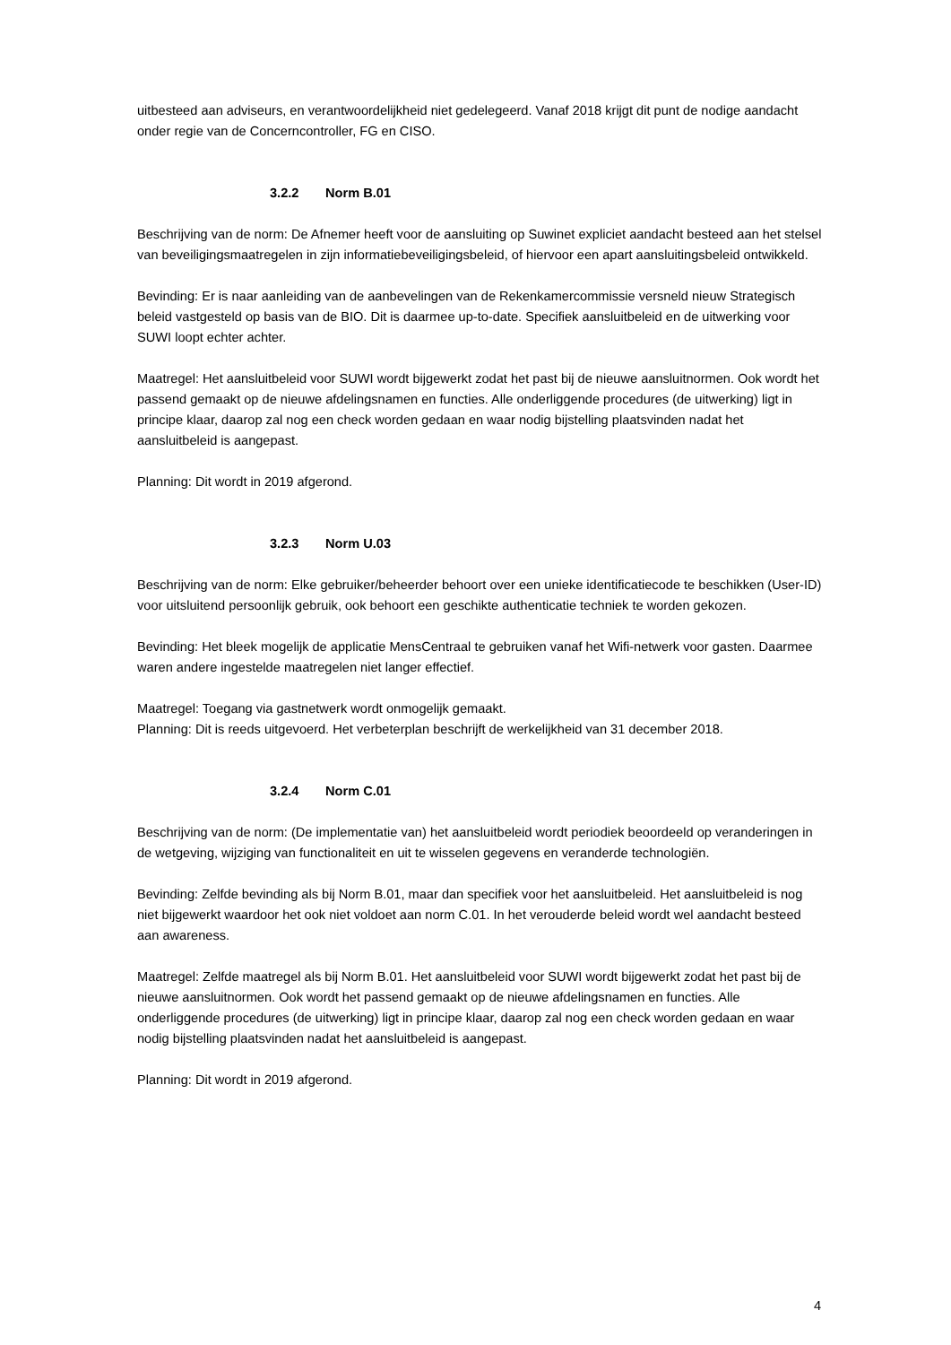uitbesteed aan adviseurs, en verantwoordelijkheid niet gedelegeerd. Vanaf 2018 krijgt dit punt de nodige aandacht onder regie van de Concerncontroller, FG en CISO.
3.2.2 Norm B.01
Beschrijving van de norm: De Afnemer heeft voor de aansluiting op Suwinet expliciet aandacht besteed aan het stelsel van beveiligingsmaatregelen in zijn informatiebeveiligingsbeleid, of hiervoor een apart aansluitingsbeleid ontwikkeld.
Bevinding: Er is naar aanleiding van de aanbevelingen van de Rekenkamercommissie versneld nieuw Strategisch beleid vastgesteld op basis van de BIO. Dit is daarmee up-to-date. Specifiek aansluitbeleid en de uitwerking voor SUWI loopt echter achter.
Maatregel: Het aansluitbeleid voor SUWI wordt bijgewerkt zodat het past bij de nieuwe aansluitnormen. Ook wordt het passend gemaakt op de nieuwe afdelingsnamen en functies. Alle onderliggende procedures (de uitwerking) ligt in principe klaar, daarop zal nog een check worden gedaan en waar nodig bijstelling plaatsvinden nadat het aansluitbeleid is aangepast.
Planning: Dit wordt in 2019 afgerond.
3.2.3 Norm U.03
Beschrijving van de norm: Elke gebruiker/beheerder behoort over een unieke identificatiecode te beschikken (User-ID) voor uitsluitend persoonlijk gebruik, ook behoort een geschikte authenticatie techniek te worden gekozen.
Bevinding: Het bleek mogelijk de applicatie MensCentraal te gebruiken vanaf het Wifi-netwerk voor gasten. Daarmee waren andere ingestelde maatregelen niet langer effectief.
Maatregel: Toegang via gastnetwerk wordt onmogelijk gemaakt.
Planning: Dit is reeds uitgevoerd. Het verbeterplan beschrijft de werkelijkheid van 31 december 2018.
3.2.4 Norm C.01
Beschrijving van de norm: (De implementatie van) het aansluitbeleid wordt periodiek beoordeeld op veranderingen in de wetgeving, wijziging van functionaliteit en uit te wisselen gegevens en veranderde technologiën.
Bevinding: Zelfde bevinding als bij Norm B.01, maar dan specifiek voor het aansluitbeleid. Het aansluitbeleid is nog niet bijgewerkt waardoor het ook niet voldoet aan norm C.01. In het verouderde beleid wordt wel aandacht besteed aan awareness.
Maatregel: Zelfde maatregel als bij Norm B.01. Het aansluitbeleid voor SUWI wordt bijgewerkt zodat het past bij de nieuwe aansluitnormen. Ook wordt het passend gemaakt op de nieuwe afdelingsnamen en functies. Alle onderliggende procedures (de uitwerking) ligt in principe klaar, daarop zal nog een check worden gedaan en waar nodig bijstelling plaatsvinden nadat het aansluitbeleid is aangepast.
Planning: Dit wordt in 2019 afgerond.
4